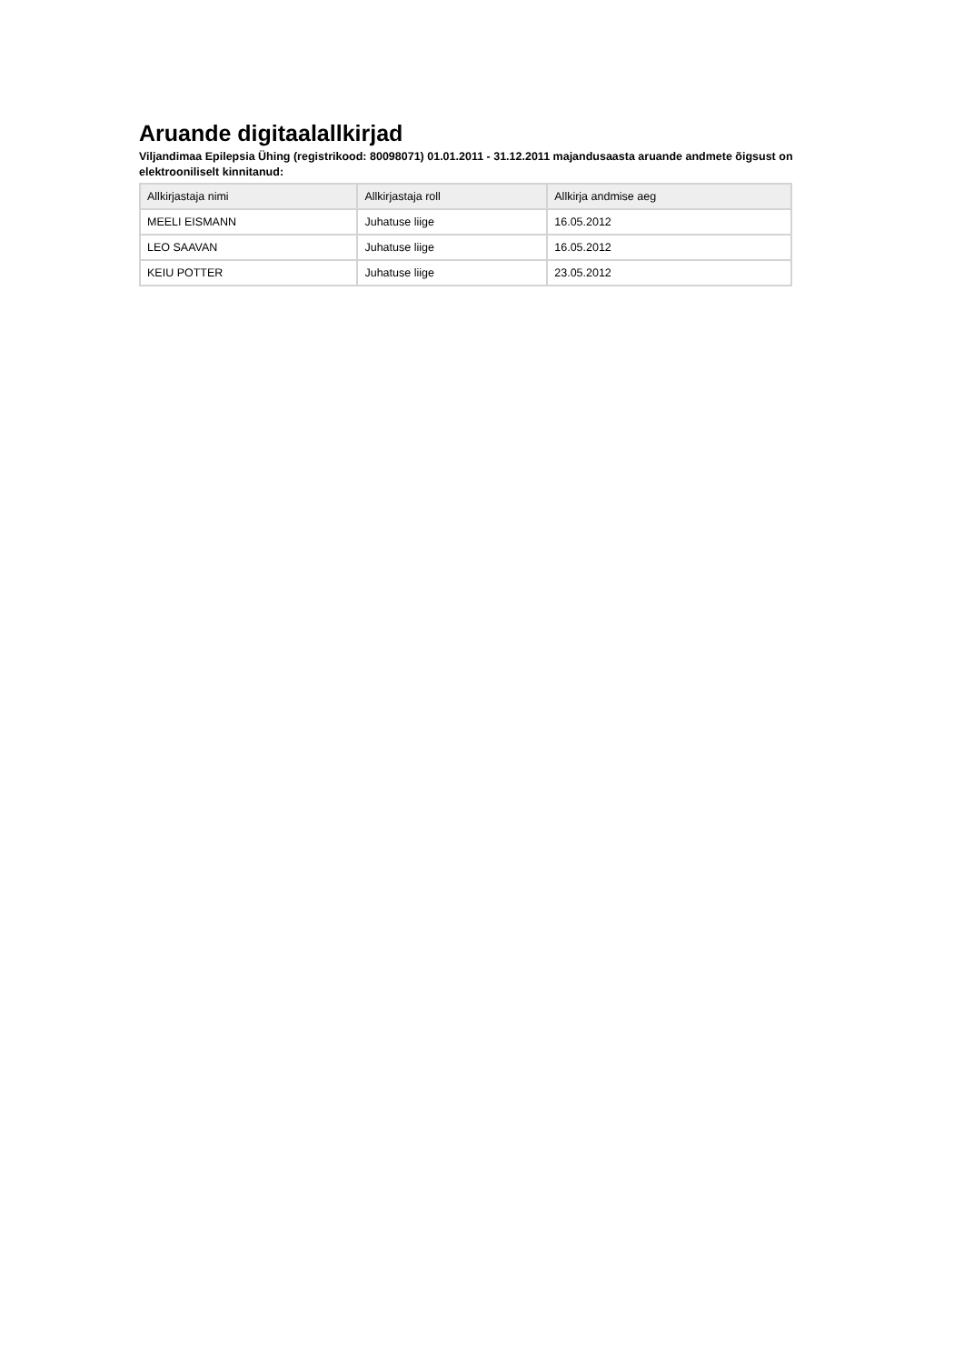Aruande digitaalallkirjad
Viljandimaa Epilepsia Ühing (registrikood: 80098071) 01.01.2011 - 31.12.2011 majandusaasta aruande andmete õigsust on elektrooniliselt kinnitanud:
| Allkirjastaja nimi | Allkirjastaja roll | Allkirja andmise aeg |
| --- | --- | --- |
| MEELI EISMANN | Juhatuse liige | 16.05.2012 |
| LEO SAAVAN | Juhatuse liige | 16.05.2012 |
| KEIU POTTER | Juhatuse liige | 23.05.2012 |